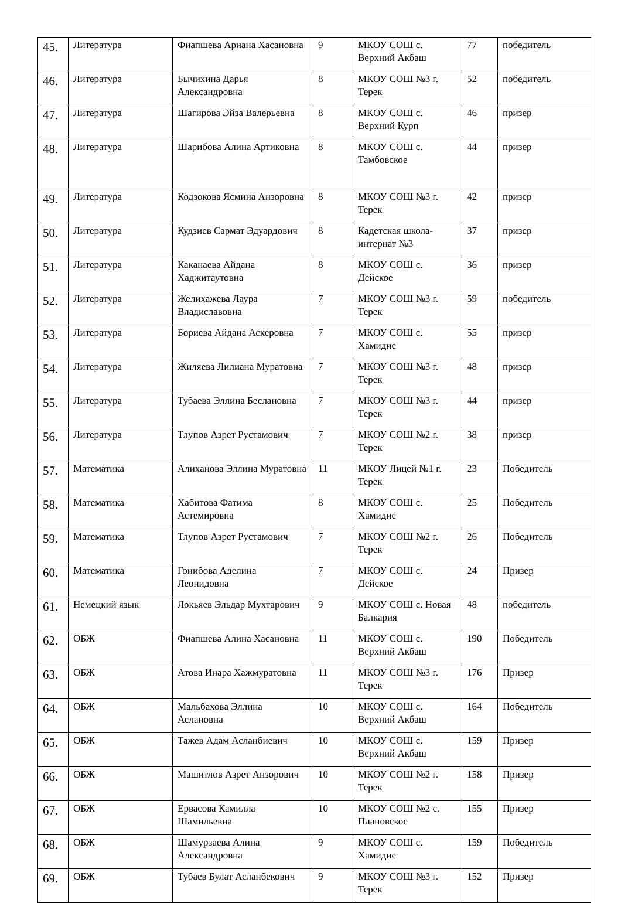| 45. | Литература | Фиапшева Ариана Хасановна | 9 | МКОУ СОШ с. Верхний Акбаш | 77 | победитель |
| 46. | Литература | Бычихина Дарья Александровна | 8 | МКОУ СОШ №3 г. Терек | 52 | победитель |
| 47. | Литература | Шагирова Эйза Валерьевна | 8 | МКОУ СОШ с. Верхний Курп | 46 | призер |
| 48. | Литература | Шарибова Алина Артиковна | 8 | МКОУ СОШ с. Тамбовское | 44 | призер |
| 49. | Литература | Кодзокова Ясмина Анзоровна | 8 | МКОУ СОШ №3 г. Терек | 42 | призер |
| 50. | Литература | Кудзиев Сармат Эдуардович | 8 | Кадетская школа-интернат №3 | 37 | призер |
| 51. | Литература | Каканаева Айдана Хаджитаутовна | 8 | МКОУ СОШ с. Дейское | 36 | призер |
| 52. | Литература | Желихажева Лаура Владиславовна | 7 | МКОУ СОШ №3 г. Терек | 59 | победитель |
| 53. | Литература | Бориева Айдана Аскеровна | 7 | МКОУ СОШ с. Хамидие | 55 | призер |
| 54. | Литература | Жиляева Лилиана Муратовна | 7 | МКОУ СОШ №3 г. Терек | 48 | призер |
| 55. | Литература | Тубаева Эллина Беслановна | 7 | МКОУ СОШ №3 г. Терек | 44 | призер |
| 56. | Литература | Тлупов Азрет Рустамович | 7 | МКОУ СОШ №2 г. Терек | 38 | призер |
| 57. | Математика | Алиханова Эллина Муратовна | 11 | МКОУ Лицей №1 г. Терек | 23 | Победитель |
| 58. | Математика | Хабитова Фатима Астемировна | 8 | МКОУ СОШ с. Хамидие | 25 | Победитель |
| 59. | Математика | Тлупов Азрет Рустамович | 7 | МКОУ СОШ №2 г. Терек | 26 | Победитель |
| 60. | Математика | Гонибова Аделина Леонидовна | 7 | МКОУ СОШ с. Дейское | 24 | Призер |
| 61. | Немецкий язык | Локьяев Эльдар Мухтарович | 9 | МКОУ СОШ с. Новая Балкария | 48 | победитель |
| 62. | ОБЖ | Фиапшева Алина Хасановна | 11 | МКОУ СОШ с. Верхний Акбаш | 190 | Победитель |
| 63. | ОБЖ | Атова Инара Хажмуратовна | 11 | МКОУ СОШ №3 г. Терек | 176 | Призер |
| 64. | ОБЖ | Мальбахова Эллина Аслановна | 10 | МКОУ СОШ с. Верхний Акбаш | 164 | Победитель |
| 65. | ОБЖ | Тажев Адам Асланбиевич | 10 | МКОУ СОШ с. Верхний Акбаш | 159 | Призер |
| 66. | ОБЖ | Машитлов Азрет Анзорович | 10 | МКОУ СОШ №2 г. Терек | 158 | Призер |
| 67. | ОБЖ | Ервасова Камилла Шамильевна | 10 | МКОУ СОШ №2 с. Плановское | 155 | Призер |
| 68. | ОБЖ | Шамурзаева Алина Александровна | 9 | МКОУ СОШ с. Хамидие | 159 | Победитель |
| 69. | ОБЖ | Тубаев Булат Асланбекович | 9 | МКОУ СОШ №3 г. Терек | 152 | Призер |